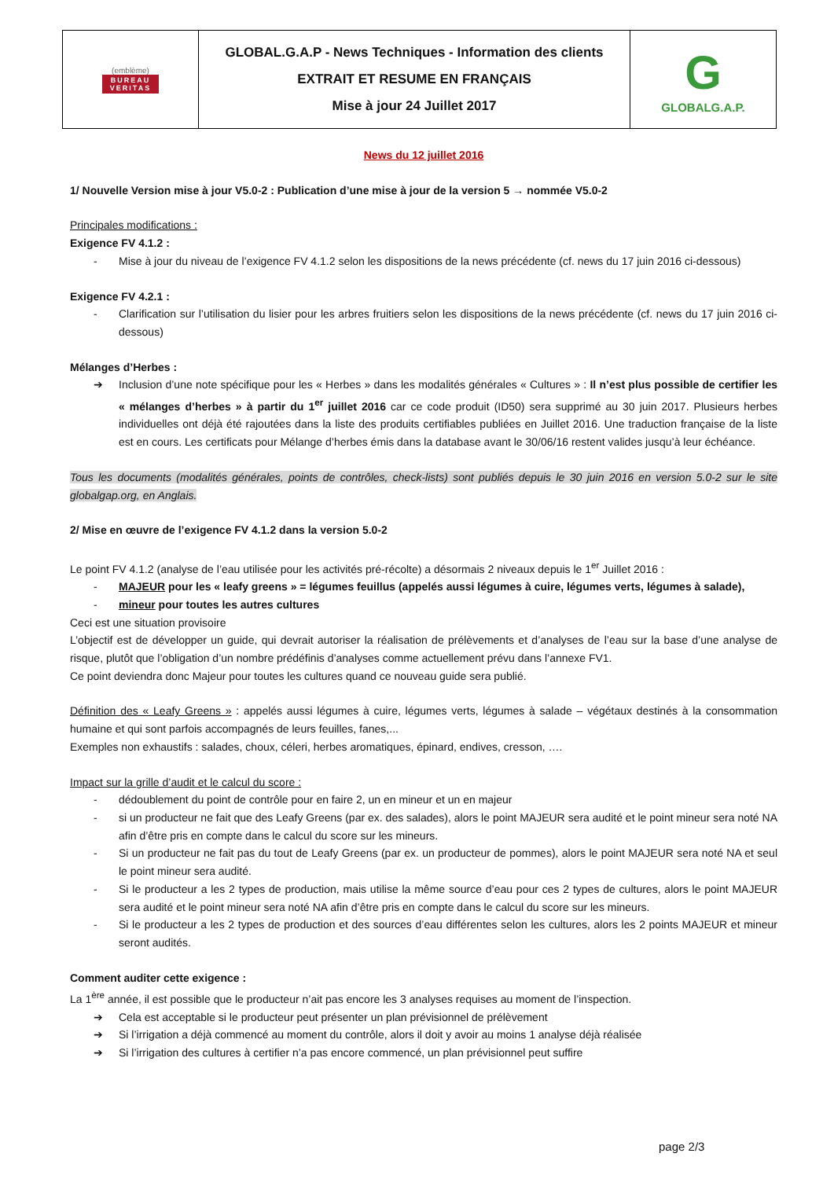| (emblème) BUREAU VERITAS | GLOBAL.G.A.P - News Techniques - Information des clients EXTRAIT ET RESUME EN FRANÇAIS Mise à jour 24 Juillet 2017 | G GLOBALG.A.P. |
News du 12 juillet 2016
1/ Nouvelle Version mise à jour V5.0-2 : Publication d’une mise à jour de la version 5 → nommée V5.0-2
Principales modifications :
Exigence FV 4.1.2 :
- Mise à jour du niveau de l’exigence FV 4.1.2 selon les dispositions de la news précédente (cf. news du 17 juin 2016 ci-dessous)
Exigence FV 4.2.1 :
- Clarification sur l’utilisation du lisier pour les arbres fruitiers selon les dispositions de la news précédente (cf. news du 17 juin 2016 ci-dessous)
Mélanges d’Herbes :
➔ Inclusion d’une note spécifique pour les « Herbes » dans les modalités générales « Cultures » : Il n’est plus possible de certifier les « mélanges d’herbes » à partir du 1<sup>er</sup> juillet 2016 car ce code produit (ID50) sera supprimé au 30 juin 2017. Plusieurs herbes individuelles ont déjà été rajoutées dans la liste des produits certifiables publiées en Juillet 2016. Une traduction française de la liste est en cours. Les certificats pour Mélange d’herbes émis dans la database avant le 30/06/16 restent valides jusqu’à leur échéance.
Tous les documents (modalités générales, points de contrôles, check-lists) sont publiés depuis le 30 juin 2016 en version 5.0-2 sur le site globalgap.org, en Anglais.
2/ Mise en œuvre de l’exigence FV 4.1.2 dans la version 5.0-2
Le point FV 4.1.2 (analyse de l’eau utilisée pour les activités pré-récolte) a désormais 2 niveaux depuis le 1<sup>er</sup> Juillet 2016 :
- MAJEUR pour les « leafy greens » = légumes feuillus (appelés aussi légumes à cuire, légumes verts, légumes à salade),
- mineur pour toutes les autres cultures
Ceci est une situation provisoire
L’objectif est de développer un guide, qui devrait autoriser la réalisation de prélèvements et d’analyses de l’eau sur la base d’une analyse de risque, plutôt que l’obligation d’un nombre prédéfinis d’analyses comme actuellement prévu dans l’annexe FV1.
Ce point deviendra donc Majeur pour toutes les cultures quand ce nouveau guide sera publié.
Définition des « Leafy Greens » : appelés aussi légumes à cuire, légumes verts, légumes à salade – végétaux destinés à la consommation humaine et qui sont parfois accompagnés de leurs feuilles, fanes,...
Exemples non exhaustifs : salades, choux, céleri, herbes aromatiques, épinard, endives, cresson, ….
Impact sur la grille d’audit et le calcul du score :
- dédoublement du point de contrôle pour en faire 2, un en mineur et un en majeur
- si un producteur ne fait que des Leafy Greens (par ex. des salades), alors le point MAJEUR sera audité et le point mineur sera noté NA afin d’être pris en compte dans le calcul du score sur les mineurs.
- Si un producteur ne fait pas du tout de Leafy Greens (par ex. un producteur de pommes), alors le point MAJEUR sera noté NA et seul le point mineur sera audité.
- Si le producteur a les 2 types de production, mais utilise la même source d’eau pour ces 2 types de cultures, alors le point MAJEUR sera audité et le point mineur sera noté NA afin d’être pris en compte dans le calcul du score sur les mineurs.
- Si le producteur a les 2 types de production et des sources d’eau différentes selon les cultures, alors les 2 points MAJEUR et mineur seront audités.
Comment auditer cette exigence :
La 1<sup>ère</sup> année, il est possible que le producteur n’ait pas encore les 3 analyses requises au moment de l’inspection.
➔ Cela est acceptable si le producteur peut présenter un plan prévisionnel de prélèvement
➔ Si l’irrigation a déjà commencé au moment du contrôle, alors il doit y avoir au moins 1 analyse déjà réalisée
➔ Si l’irrigation des cultures à certifier n’a pas encore commencé, un plan prévisionnel peut suffire
page 2/3